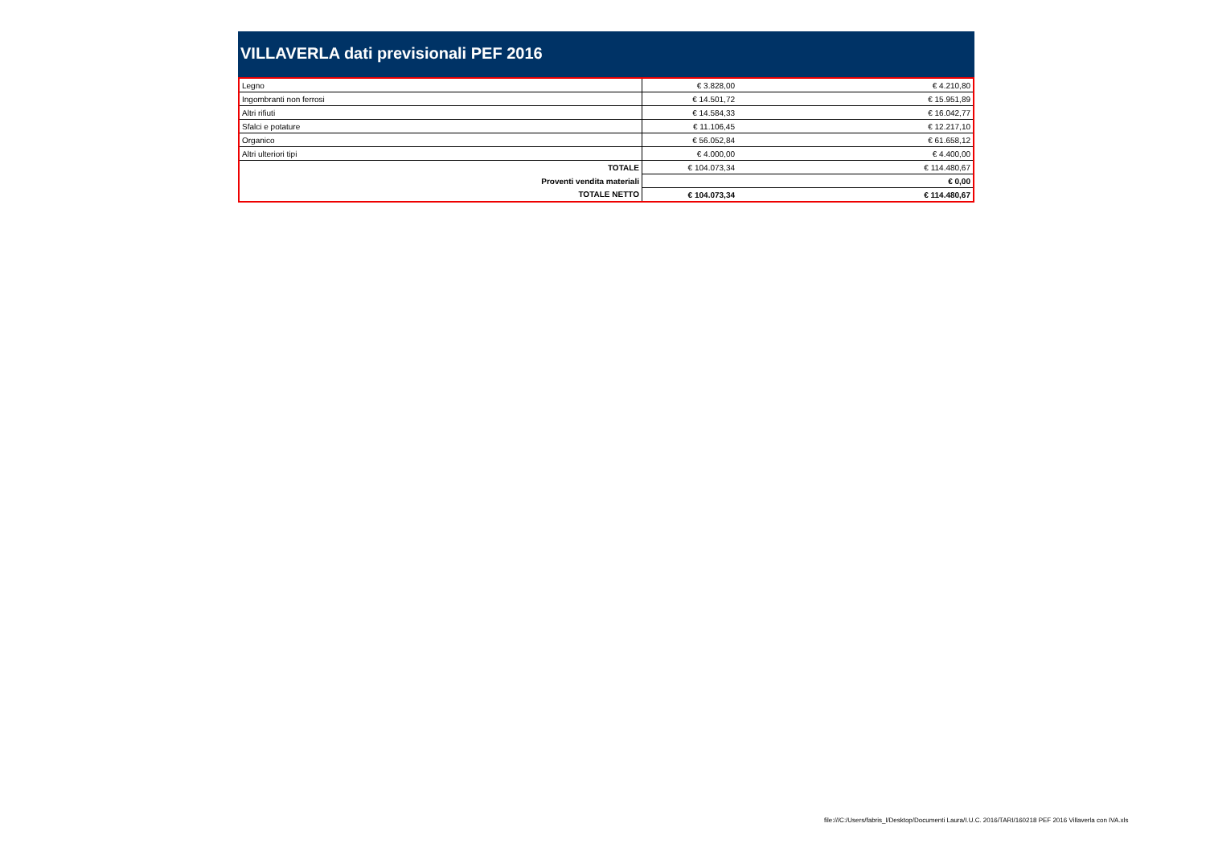VILLAVERLA dati previsionali PEF 2016
| Legno | € 3.828,00 | € 4.210,80 |
| Ingombranti non ferrosi | € 14.501,72 | € 15.951,89 |
| Altri rifiuti | € 14.584,33 | € 16.042,77 |
| Sfalci e potature | € 11.106,45 | € 12.217,10 |
| Organico | € 56.052,84 | € 61.658,12 |
| Altri ulteriori tipi | € 4.000,00 | € 4.400,00 |
| TOTALE | € 104.073,34 | € 114.480,67 |
| Proventi vendita materiali | | € 0,00 |
| TOTALE NETTO | € 104.073,34 | € 114.480,67 |
file:///C:/Users/fabris_l/Desktop/Documenti Laura/I.U.C. 2016/TARI/160218 PEF 2016 Villaverla con IVA.xls